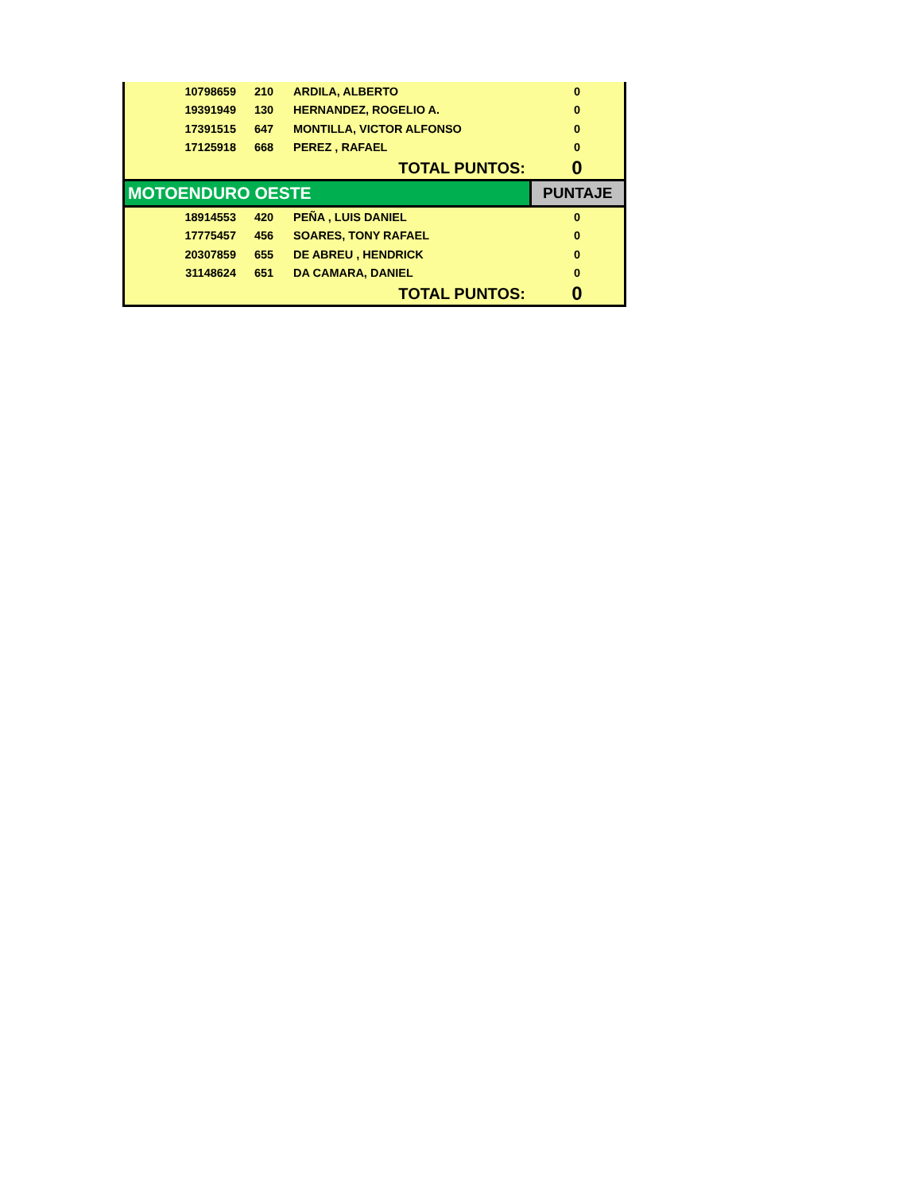| 10798659 | 210 | ARDILA, ALBERTO | 0 |
| 19391949 | 130 | HERNANDEZ, ROGELIO A. | 0 |
| 17391515 | 647 | MONTILLA, VICTOR ALFONSO | 0 |
| 17125918 | 668 | PEREZ , RAFAEL | 0 |
| TOTAL PUNTOS: | | | 0 |
| MOTOENDURO OESTE | | | PUNTAJE |
| 18914553 | 420 | PEÑA , LUIS DANIEL | 0 |
| 17775457 | 456 | SOARES, TONY RAFAEL | 0 |
| 20307859 | 655 | DE ABREU , HENDRICK | 0 |
| 31148624 | 651 | DA CAMARA, DANIEL | 0 |
| TOTAL PUNTOS: | | | 0 |